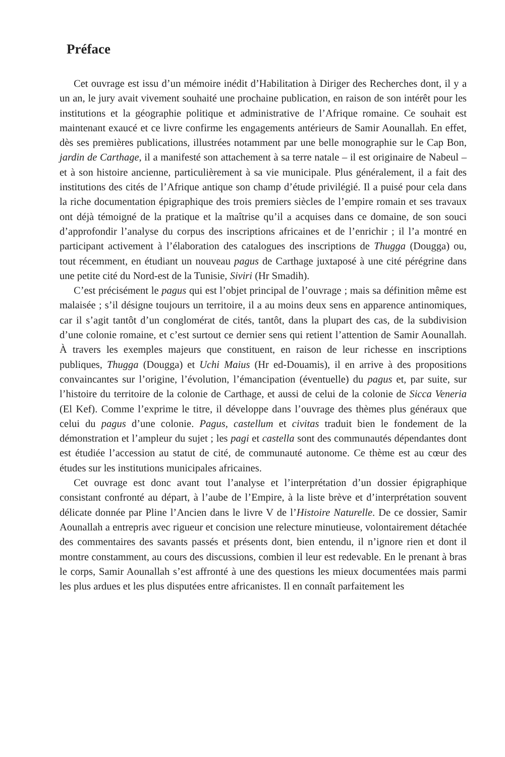Préface
Cet ouvrage est issu d’un mémoire inédit d’Habilitation à Diriger des Recherches dont, il y a un an, le jury avait vivement souhaité une prochaine publication, en raison de son intérêt pour les institutions et la géographie politique et administrative de l’Afrique romaine. Ce souhait est maintenant exaucé et ce livre confirme les engagements antérieurs de Samir Aounallah. En effet, dès ses premières publications, illustrées notamment par une belle monographie sur le Cap Bon, jardin de Carthage, il a manifesté son attachement à sa terre natale – il est originaire de Nabeul – et à son histoire ancienne, particulièrement à sa vie municipale. Plus généralement, il a fait des institutions des cités de l’Afrique antique son champ d’étude privilégié. Il a puisé pour cela dans la riche documentation épigraphique des trois premiers siècles de l’empire romain et ses travaux ont déjà témoigné de la pratique et la maîtrise qu’il a acquises dans ce domaine, de son souci d’approfondir l’analyse du corpus des inscriptions africaines et de l’enrichir ; il l’a montré en participant activement à l’élaboration des catalogues des inscriptions de Thugga (Dougga) ou, tout récemment, en étudiant un nouveau pagus de Carthage juxtaposé à une cité pérégrine dans une petite cité du Nord-est de la Tunisie, Siviri (Hr Smadih).
C’est précisément le pagus qui est l’objet principal de l’ouvrage ; mais sa définition même est malaisée ; s’il désigne toujours un territoire, il a au moins deux sens en apparence antinomiques, car il s’agit tantôt d’un conglomérat de cités, tantôt, dans la plupart des cas, de la subdivision d’une colonie romaine, et c’est surtout ce dernier sens qui retient l’attention de Samir Aounallah. À travers les exemples majeurs que constituent, en raison de leur richesse en inscriptions publiques, Thugga (Dougga) et Uchi Maius (Hr ed-Douamis), il en arrive à des propositions convaincantes sur l’origine, l’évolution, l’émancipation (éventuelle) du pagus et, par suite, sur l’histoire du territoire de la colonie de Carthage, et aussi de celui de la colonie de Sicca Veneria (El Kef). Comme l’exprime le titre, il développe dans l’ouvrage des thèmes plus généraux que celui du pagus d’une colonie. Pagus, castellum et civitas traduit bien le fondement de la démonstration et l’ampleur du sujet ; les pagi et castella sont des communautés dépendantes dont est étudiée l’accession au statut de cité, de communauté autonome. Ce thème est au cœur des études sur les institutions municipales africaines.
Cet ouvrage est donc avant tout l’analyse et l’interprétation d’un dossier épigraphique consistant confronté au départ, à l’aube de l’Empire, à la liste brève et d’interprétation souvent délicate donnée par Pline l’Ancien dans le livre V de l’Histoire Naturelle. De ce dossier, Samir Aounallah a entrepris avec rigueur et concision une relecture minutieuse, volontairement détachée des commentaires des savants passés et présents dont, bien entendu, il n’ignore rien et dont il montre constamment, au cours des discussions, combien il leur est redevable. En le prenant à bras le corps, Samir Aounallah s’est affronté à une des questions les mieux documentées mais parmi les plus ardues et les plus disputées entre africanistes. Il en connaît parfaitement les